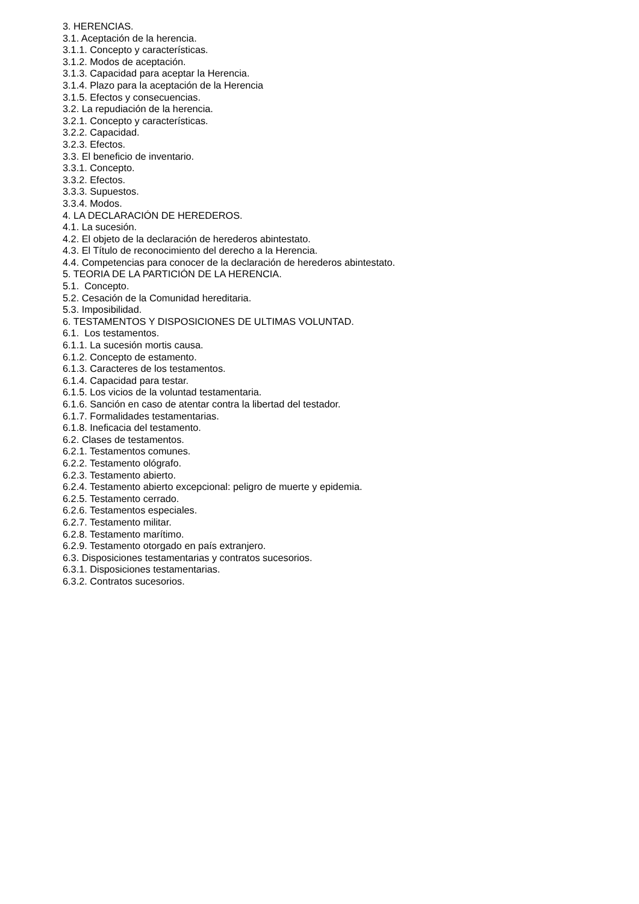3. HERENCIAS.
3.1. Aceptación de la herencia.
3.1.1. Concepto y características.
3.1.2. Modos de aceptación.
3.1.3. Capacidad para aceptar la Herencia.
3.1.4. Plazo para la aceptación de la Herencia
3.1.5. Efectos y consecuencias.
3.2. La repudiación de la herencia.
3.2.1. Concepto y características.
3.2.2. Capacidad.
3.2.3. Efectos.
3.3. El beneficio de inventario.
3.3.1. Concepto.
3.3.2. Efectos.
3.3.3. Supuestos.
3.3.4. Modos.
4. LA DECLARACIÓN DE HEREDEROS.
4.1. La sucesión.
4.2. El objeto de la declaración de herederos abintestato.
4.3. El Título de reconocimiento del derecho a la Herencia.
4.4. Competencias para conocer de la declaración de herederos abintestato.
5. TEORIA DE LA PARTICIÓN DE LA HERENCIA.
5.1. Concepto.
5.2. Cesación de la Comunidad hereditaria.
5.3. Imposibilidad.
6. TESTAMENTOS Y DISPOSICIONES DE ULTIMAS VOLUNTAD.
6.1. Los testamentos.
6.1.1. La sucesión mortis causa.
6.1.2. Concepto de estamento.
6.1.3. Caracteres de los testamentos.
6.1.4. Capacidad para testar.
6.1.5. Los vicios de la voluntad testamentaria.
6.1.6. Sanción en caso de atentar contra la libertad del testador.
6.1.7. Formalidades testamentarias.
6.1.8. Ineficacia del testamento.
6.2. Clases de testamentos.
6.2.1. Testamentos comunes.
6.2.2. Testamento ológrafo.
6.2.3. Testamento abierto.
6.2.4. Testamento abierto excepcional: peligro de muerte y epidemia.
6.2.5. Testamento cerrado.
6.2.6. Testamentos especiales.
6.2.7. Testamento militar.
6.2.8. Testamento marítimo.
6.2.9. Testamento otorgado en país extranjero.
6.3. Disposiciones testamentarias y contratos sucesorios.
6.3.1. Disposiciones testamentarias.
6.3.2. Contratos sucesorios.